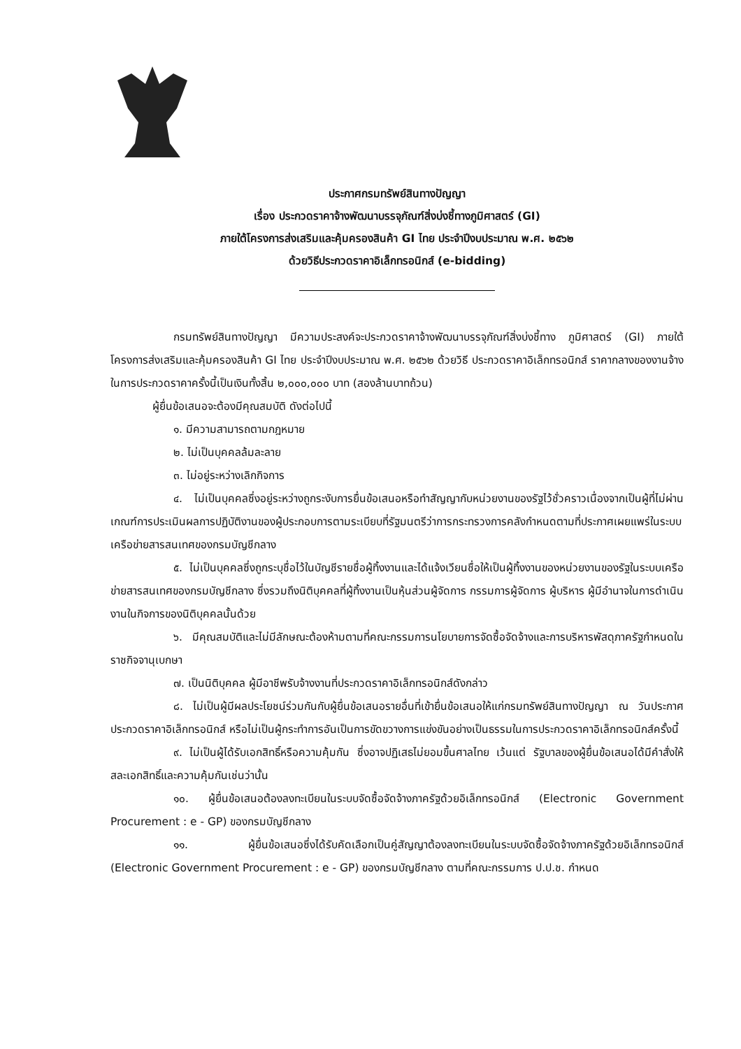ประกาศกรมทรัพย์สินทางปัญญา
เรื่อง ประกวดราคาจ้างพัฒนาบรรจุภัณฑ์สิ่งบ่งชี้ทางภูมิศาสตร์ (GI)
ภายใต้โครงการส่งเสริมและคุ้มครองสินค้า GI ไทย ประจำปีงบประมาณ พ.ศ. ๒๕๖๒
ด้วยวิธีประกวดราคาอิเล็กทรอนิกส์ (e-bidding)
กรมทรัพย์สินทางปัญญา มีความประสงค์จะประกวดราคาจ้างพัฒนาบรรจุภัณฑ์สิ่งบ่งชี้ทาง ภูมิศาสตร์ (GI) ภายใต้โครงการส่งเสริมและคุ้มครองสินค้า GI ไทย ประจำปีงบประมาณ พ.ศ. ๒๕๖๒ ด้วยวิธี ประกวดราคาอิเล็กทรอนิกส์ ราคากลางของงานจ้าง ในการประกวดราคาครั้งนี้เป็นเงินทั้งสิ้น ๒,๐๐๐,๐๐๐ บาท (สองล้านบาทถ้วน)
ผู้ยื่นข้อเสนอจะต้องมีคุณสมบัติ ดังต่อไปนี้
๑. มีความสามารถตามกฎหมาย
๒. ไม่เป็นบุคคลล้มละลาย
๓. ไม่อยู่ระหว่างเลิกกิจการ
๔. ไม่เป็นบุคคลซึ่งอยู่ระหว่างถูกระงับการยื่นข้อเสนอหรือทำสัญญากับหน่วยงานของรัฐไว้ชั่วคราวเนื่องจากเป็นผู้ที่ไม่ผ่านเกณฑ์การประเมินผลการปฏิบัติงานของผู้ประกอบการตามระเบียบที่รัฐมนตรีว่าการกระทรวงการคลังกำหนดตามที่ประกาศเผยแพร่ในระบบเครือข่ายสารสนเทศของกรมบัญชีกลาง
๕. ไม่เป็นบุคคลซึ่งถูกระบุชื่อไว้ในบัญชีรายชื่อผู้ทิ้งงานและได้แจ้งเวียนชื่อให้เป็นผู้ทิ้งงานของหน่วยงานของรัฐในระบบเครือข่ายสารสนเทศของกรมบัญชีกลาง ซึ่งรวมถึงนิติบุคคลที่ผู้ทิ้งงานเป็นหุ้นส่วนผู้จัดการ กรรมการผู้จัดการ ผู้บริหาร ผู้มีอำนาจในการดำเนินงานในกิจการของนิติบุคคลนั้นด้วย
๖. มีคุณสมบัติและไม่มีลักษณะต้องห้ามตามที่คณะกรรมการนโยบายการจัดซื้อจัดจ้างและการบริหารพัสดุภาครัฐกำหนดในราชกิจจานุเบกษา
๗. เป็นนิติบุคคล ผู้มีอาชีพรับจ้างงานที่ประกวดราคาอิเล็กทรอนิกส์ดังกล่าว
๘. ไม่เป็นผู้มีผลประโยชน์ร่วมกันกับผู้ยื่นข้อเสนอรายอื่นที่เข้ายื่นข้อเสนอให้แก่กรมทรัพย์สินทางปัญญา ณ วันประกาศประกวดราคาอิเล็กทรอนิกส์ หรือไม่เป็นผู้กระทำการอันเป็นการขัดขวางการแข่งขันอย่างเป็นธรรมในการประกวดราคาอิเล็กทรอนิกส์ครั้งนี้
๙. ไม่เป็นผู้ได้รับเอกสิทธิ์หรือความคุ้มกัน ซึ่งอาจปฏิเสธไม่ยอมขึ้นศาลไทย เว้นแต่ รัฐบาลของผู้ยื่นข้อเสนอได้มีคำสั่งให้สละเอกสิทธิ์และความคุ้มกันเช่นว่านั้น
๑๐. ผู้ยื่นข้อเสนอต้องลงทะเบียนในระบบจัดซื้อจัดจ้างภาครัฐด้วยอิเล็กทรอนิกส์ (Electronic Government Procurement : e - GP) ของกรมบัญชีกลาง
๑๑. ผู้ยื่นข้อเสนอซึ่งได้รับคัดเลือกเป็นคู่สัญญาต้องลงทะเบียนในระบบจัดซื้อจัดจ้างภาครัฐด้วยอิเล็กทรอนิกส์ (Electronic Government Procurement : e - GP) ของกรมบัญชีกลาง ตามที่คณะกรรมการ ป.ป.ช. กำหนด